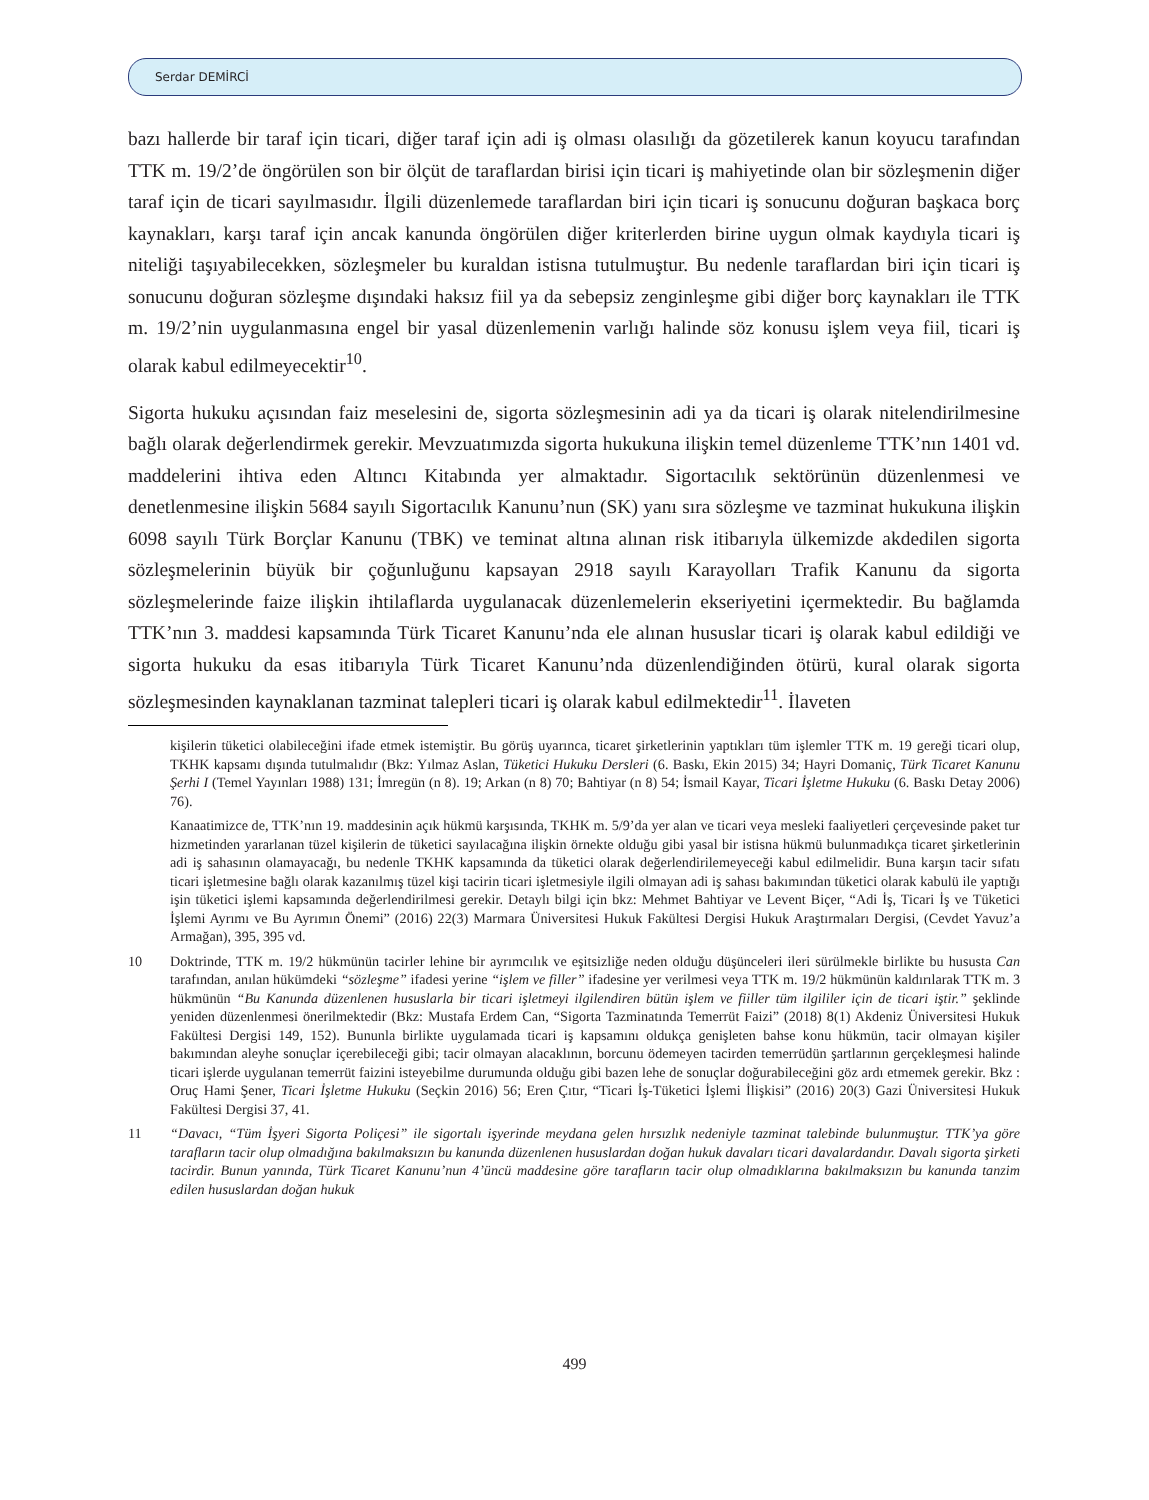Serdar DEMİRCİ
bazı hallerde bir taraf için ticari, diğer taraf için adi iş olması olasılığı da gözetilerek kanun koyucu tarafından TTK m. 19/2’de öngörülen son bir ölçüt de taraflardan birisi için ticari iş mahiyetinde olan bir sözleşmenin diğer taraf için de ticari sayılmasıdır. İlgili düzenlemede taraflardan biri için ticari iş sonucunu doğuran başkaca borç kaynakları, karşı taraf için ancak kanunda öngörülen diğer kriterlerden birine uygun olmak kaydıyla ticari iş niteliği taşıyabilecekken, sözleşmeler bu kuraldan istisna tutulmuştur. Bu nedenle taraflardan biri için ticari iş sonucunu doğuran sözleşme dışındaki haksız fiil ya da sebepsiz zenginleşme gibi diğer borç kaynakları ile TTK m. 19/2’nin uygulanmasına engel bir yasal düzenlemenin varlığı halinde söz konusu işlem veya fiil, ticari iş olarak kabul edilmeyecektir<sup>10</sup>.
Sigorta hukuku açısından faiz meselesini de, sigorta sözleşmesinin adi ya da ticari iş olarak nitelendirilmesine bağlı olarak değerlendirmek gerekir. Mevzuatımızda sigorta hukukuna ilişkin temel düzenleme TTK’nın 1401 vd. maddelerini ihtiva eden Altıncı Kitabında yer almaktadır. Sigortacılık sektörünün düzenlenmesi ve denetlenmesine ilişkin 5684 sayılı Sigortacılık Kanunu’nun (SK) yanı sıra sözleşme ve tazminat hukukuna ilişkin 6098 sayılı Türk Borçlar Kanunu (TBK) ve teminat altına alınan risk itibarıyla ülkemizde akdedilen sigorta sözleşmelerinin büyük bir çoğunluğunu kapsayan 2918 sayılı Karayolları Trafik Kanunu da sigorta sözleşmelerinde faize ilişkin ihtilaflarda uygulanacak düzenlemelerin ekseriyetini içermektedir. Bu bağlamda TTK’nın 3. maddesi kapsamında Türk Ticaret Kanunu’nda ele alınan hususlar ticari iş olarak kabul edildiği ve sigorta hukuku da esas itibarıyla Türk Ticaret Kanunu’nda düzenlendiğinden ötürü, kural olarak sigorta sözleşmesinden kaynaklanan tazminat talepleri ticari iş olarak kabul edilmektedir<sup>11</sup>. İlaveten
kişilerin tüketici olabileceğini ifade etmek istemiştir. Bu görüş uyarınca, ticaret şirketlerinin yaptıkları tüm işlemler TTK m. 19 gereği ticari olup, TKHK kapsamı dışında tutulmalıdır (Bkz: Yılmaz Aslan, Tüketici Hukuku Dersleri (6. Baskı, Ekin 2015) 34; Hayri Domaniç, Türk Ticaret Kanunu Şerhi I (Temel Yayınları 1988) 131; İmregün (n 8). 19; Arkan (n 8) 70; Bahtiyar (n 8) 54; İsmail Kayar, Ticari İşletme Hukuku (6. Baskı Detay 2006) 76).
Kanaatimizce de, TTK’nın 19. maddesinin açık hükmü karşısında, TKHK m. 5/9’da yer alan ve ticari veya mesleki faaliyetleri çerçevesinde paket tur hizmetinden yararlanan tüzel kişilerin de tüketici sayılacağına ilişkin örnekte olduğu gibi yasal bir istisna hükmü bulunmadıkça ticaret şirketlerinin adi iş sahasının olamayacağı, bu nedenle TKHK kapsamında da tüketici olarak değerlendirilemeyeceği kabul edilmelidir. Buna karşın tacir sıfatı ticari işletmesine bağlı olarak kazanılmış tüzel kişi tacirin ticari işletmesiyle ilgili olmayan adi iş sahası bakımından tüketici olarak kabulü ile yaptığı işin tüketici işlemi kapsamında değerlendirilmesi gerekir. Detaylı bilgi için bkz: Mehmet Bahtiyar ve Levent Biçer, “Adi İş, Ticari İş ve Tüketici İşlemi Ayrımı ve Bu Ayrımın Önemi” (2016) 22(3) Marmara Üniversitesi Hukuk Fakültesi Dergisi Hukuk Araştırmaları Dergisi, (Cevdet Yavuz’a Armağan), 395, 395 vd.
10 Doktrinde, TTK m. 19/2 hükmünün tacirler lehine bir ayrımcılık ve eşitsizliğe neden olduğu düşünceleri ileri sürülmekle birlikte bu hususta Can tarafından, anılan hükümdeki “sözleşme” ifadesi yerine “işlem ve filler” ifadesine yer verilmesi veya TTK m. 19/2 hükmünün kaldırılarak TTK m. 3 hükmünün “Bu Kanunda düzenlenen hususlarla bir ticari işletmeyi ilgilendiren bütün işlem ve fiiller tüm ilgililer için de ticari iştir.” şeklinde yeniden düzenlenmesi önerilmektedir (Bkz: Mustafa Erdem Can, “Sigorta Tazminatında Temerrüt Faizi” (2018) 8(1) Akdeniz Üniversitesi Hukuk Fakültesi Dergisi 149, 152). Bununla birlikte uygulamada ticari iş kapsamını oldukça genişleten bahse konu hükmün, tacir olmayan kişiler bakımından aleyhe sonuçlar içerebileceği gibi; tacir olmayan alacaklının, borcunu ödemeyen tacirden temerrüdün şartlarının gerçekleşmesi halinde ticari işlerde uygulanan temerrüt faizini isteyebilme durumunda olduğu gibi bazen lehe de sonuçlar doğurabileceğini göz ardı etmemek gerekir. Bkz : Oruç Hami Şener, Ticari İşletme Hukuku (Seçkin 2016) 56; Eren Çıtır, “Ticari İş-Tüketici İşlemi İlişkisi” (2016) 20(3) Gazi Üniversitesi Hukuk Fakültesi Dergisi 37, 41.
11 “Davacı, “Tüm İşyeri Sigorta Poliçesi” ile sigortalı işyerinde meydana gelen hırsızlık nedeniyle tazminat talebinde bulunmuştur. TTK’ya göre tarafların tacir olup olmadığına bakılmaksızın bu kanunda düzenlenen hususlardan doğan hukuk davaları ticari davalardandır. Davalı sigorta şirketi tacirdir. Bunun yanında, Türk Ticaret Kanunu’nun 4’üncü maddesine göre tarafların tacir olup olmadıklarına bakılmaksızın bu kanunda tanzim edilen hususlardan doğan hukuk
499